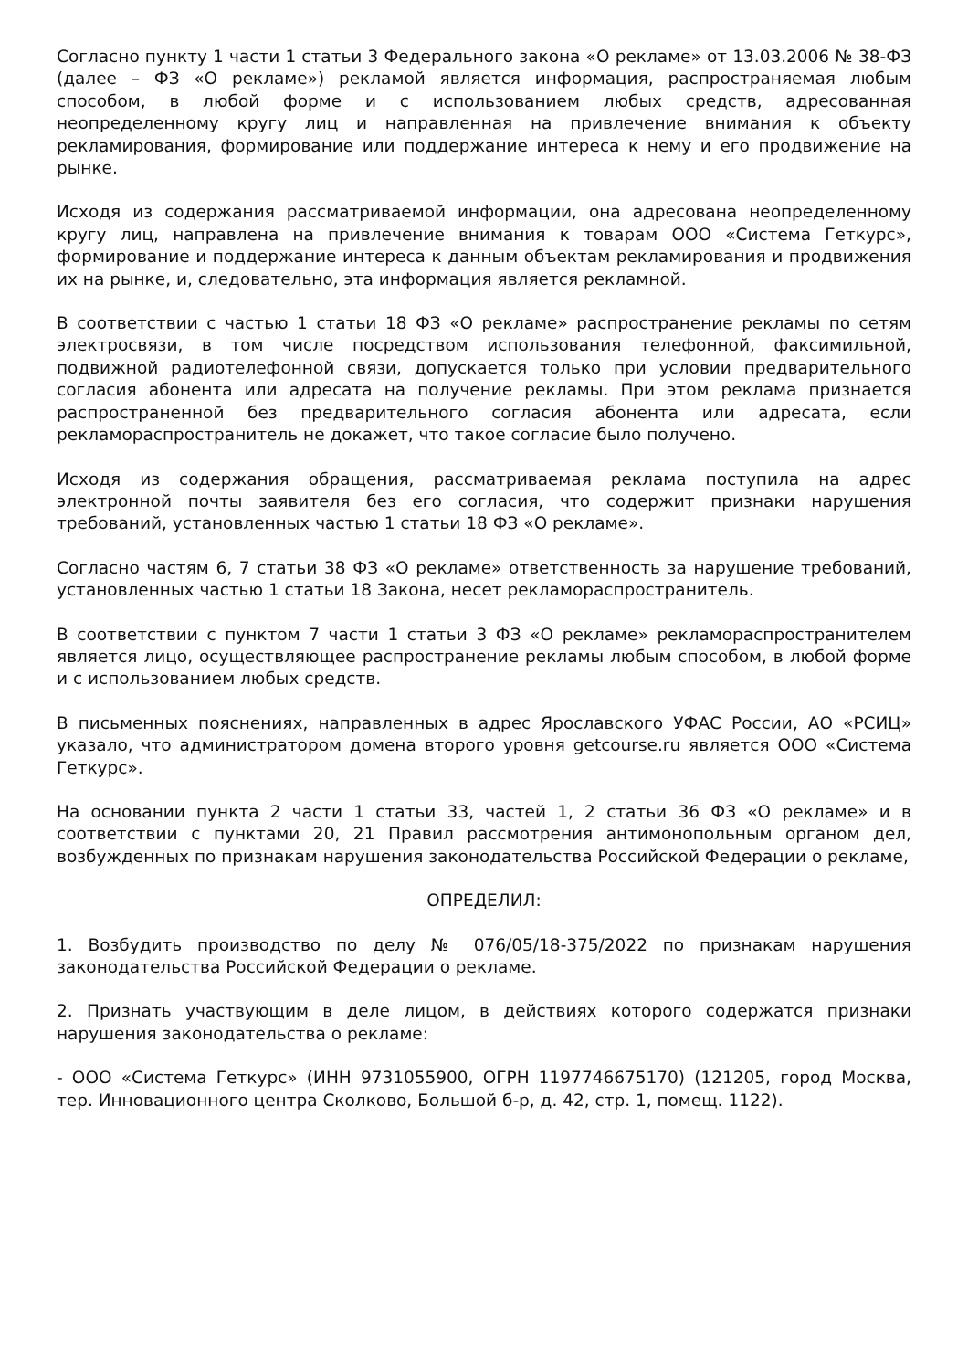Согласно пункту 1 части 1 статьи 3 Федерального закона «О рекламе» от 13.03.2006 № 38-ФЗ (далее – ФЗ «О рекламе») рекламой является информация, распространяемая любым способом, в любой форме и с использованием любых средств, адресованная неопределенному кругу лиц и направленная на привлечение внимания к объекту рекламирования, формирование или поддержание интереса к нему и его продвижение на рынке.
Исходя из содержания рассматриваемой информации, она адресована неопределенному кругу лиц, направлена на привлечение внимания к товарам ООО «Система Геткурс», формирование и поддержание интереса к данным объектам рекламирования и продвижения их на рынке, и, следовательно, эта информация является рекламной.
В соответствии с частью 1 статьи 18 ФЗ «О рекламе» распространение рекламы по сетям электросвязи, в том числе посредством использования телефонной, факсимильной, подвижной радиотелефонной связи, допускается только при условии предварительного согласия абонента или адресата на получение рекламы. При этом реклама признается распространенной без предварительного согласия абонента или адресата, если рекламораспространитель не докажет, что такое согласие было получено.
Исходя из содержания обращения, рассматриваемая реклама поступила на адрес электронной почты заявителя без его согласия, что содержит признаки нарушения требований, установленных частью 1 статьи 18 ФЗ «О рекламе».
Согласно частям 6, 7 статьи 38 ФЗ «О рекламе» ответственность за нарушение требований, установленных частью 1 статьи 18 Закона, несет рекламораспространитель.
В соответствии с пунктом 7 части 1 статьи 3 ФЗ «О рекламе» рекламораспространителем является лицо, осуществляющее распространение рекламы любым способом, в любой форме и с использованием любых средств.
В письменных пояснениях, направленных в адрес Ярославского УФАС России, АО «РСИЦ» указало, что администратором домена второго уровня getcourse.ru является ООО «Система Геткурс».
На основании пункта 2 части 1 статьи 33, частей 1, 2 статьи 36 ФЗ «О рекламе» и в соответствии с пунктами 20, 21 Правил рассмотрения антимонопольным органом дел, возбужденных по признакам нарушения законодательства Российской Федерации о рекламе,
ОПРЕДЕЛИЛ:
1. Возбудить производство по делу № 076/05/18-375/2022 по признакам нарушения законодательства Российской Федерации о рекламе.
2. Признать участвующим в деле лицом, в действиях которого содержатся признаки нарушения законодательства о рекламе:
- ООО «Система Геткурс» (ИНН 9731055900, ОГРН 1197746675170) (121205, город Москва, тер. Инновационного центра Сколково, Большой б-р, д. 42, стр. 1, помещ. 1122).